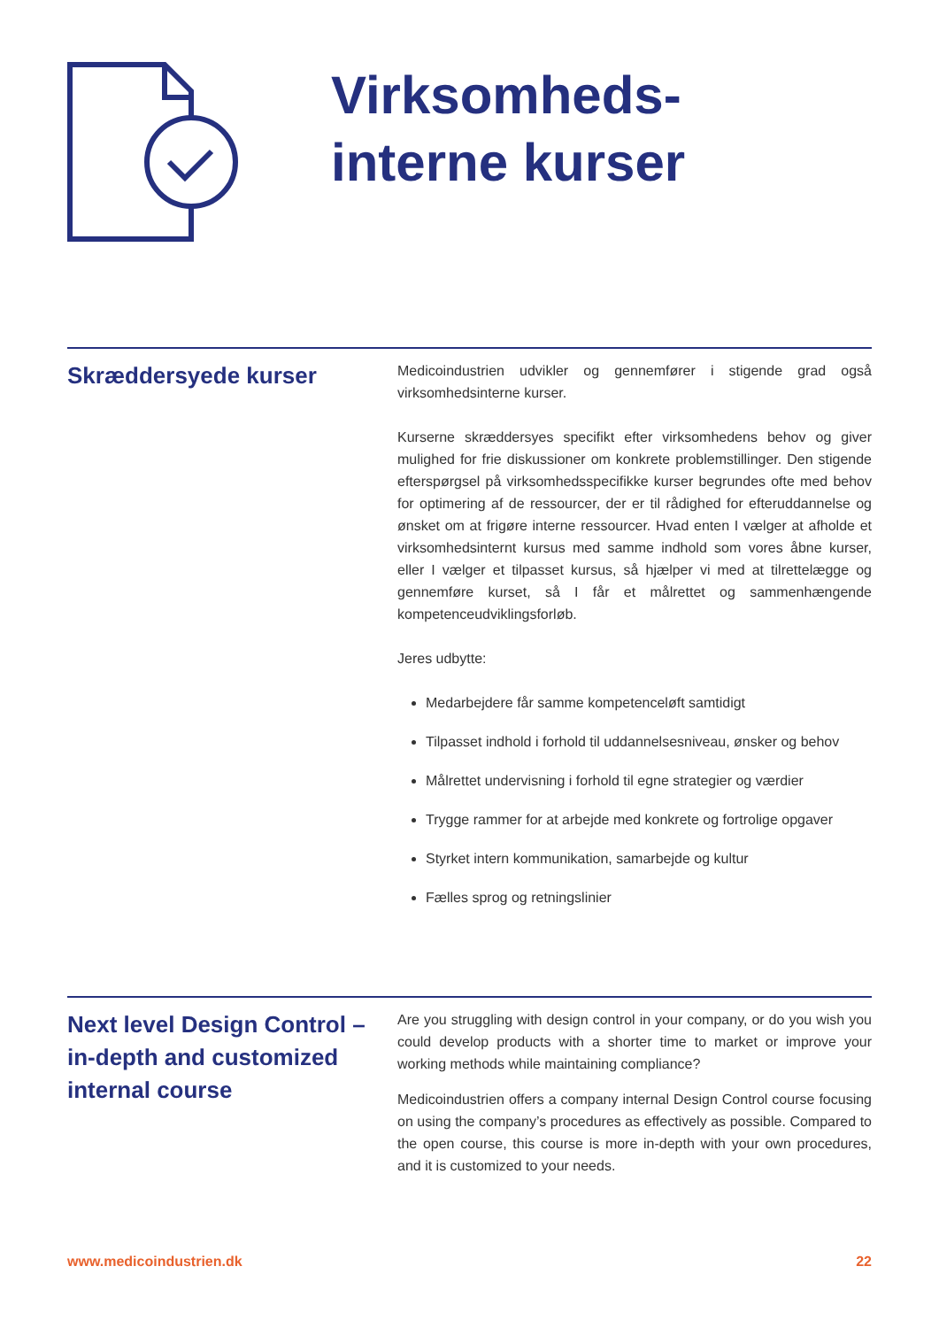Virksomheds-
interne kurser
Skræddersyede kurser
Medicoindustrien udvikler og gennemfører i stigende grad også virksomhedsinterne kurser.
Kurserne skræddersyes specifikt efter virksomhedens behov og giver mulighed for frie diskussioner om konkrete problemstillinger. Den stigende efterspørgsel på virksomhedsspecifikke kurser begrundes ofte med behov for optimering af de ressourcer, der er til rådighed for efteruddannelse og ønsket om at frigøre interne ressourcer. Hvad enten I vælger at afholde et virksomhedsinternt kursus med samme indhold som vores åbne kurser, eller I vælger et tilpasset kursus, så hjælper vi med at tilrettelægge og gennemføre kurset, så I får et målrettet og sammenhængende kompetenceudviklingsforløb.
Jeres udbytte:
Medarbejdere får samme kompetenceløft samtidigt
Tilpasset indhold i forhold til uddannelsesniveau, ønsker og behov
Målrettet undervisning i forhold til egne strategier og værdier
Trygge rammer for at arbejde med konkrete og fortrolige opgaver
Styrket intern kommunikation, samarbejde og kultur
Fælles sprog og retningslinier
Next level Design Control – in-depth and customized internal course
Are you struggling with design control in your company, or do you wish you could develop products with a shorter time to market or improve your working methods while maintaining compliance?
Medicoindustrien offers a company internal Design Control course focusing on using the company’s procedures as effectively as possible. Compared to the open course, this course is more in-depth with your own procedures, and it is customized to your needs.
www.medicoindustrien.dk 22